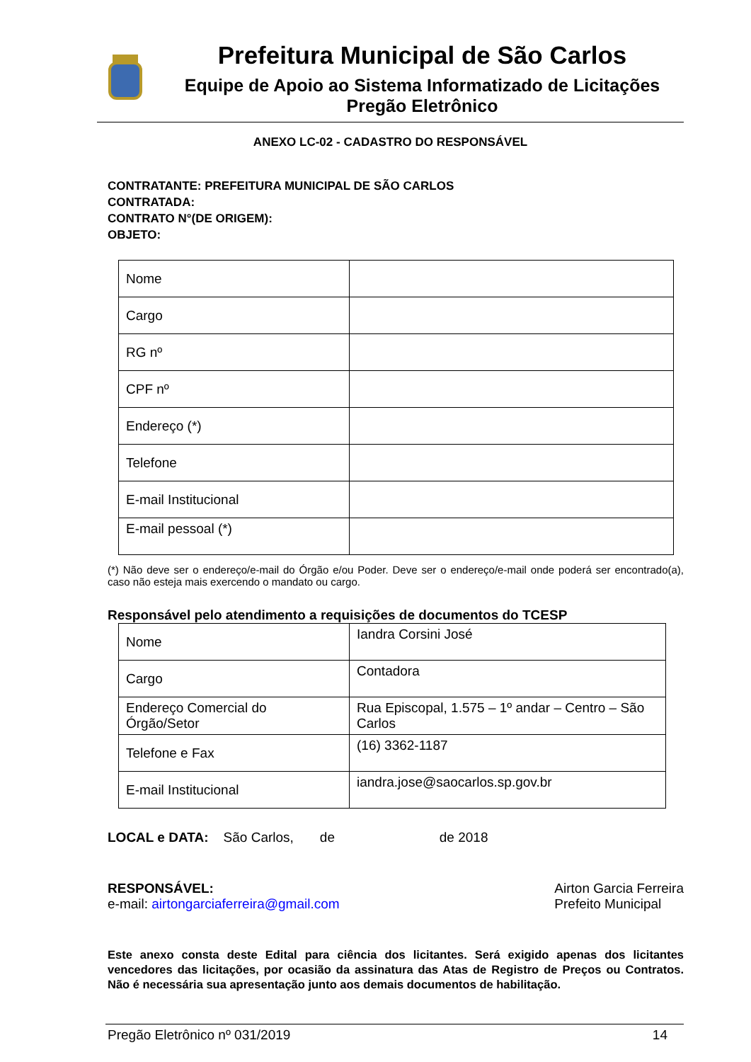Prefeitura Municipal de São Carlos
Equipe de Apoio ao Sistema Informatizado de Licitações
Pregão Eletrônico
ANEXO LC-02 - CADASTRO DO RESPONSÁVEL
CONTRATANTE: PREFEITURA MUNICIPAL DE SÃO CARLOS
CONTRATADA:
CONTRATO N°(DE ORIGEM):
OBJETO:
| Nome | |
| Cargo | |
| RG nº | |
| CPF nº | |
| Endereço (*) | |
| Telefone | |
| E-mail Institucional | |
| E-mail pessoal (*) | |
(*) Não deve ser o endereço/e-mail do Órgão e/ou Poder. Deve ser o endereço/e-mail onde poderá ser encontrado(a), caso não esteja mais exercendo o mandato ou cargo.
Responsável pelo atendimento a requisições de documentos do TCESP
| Nome | Iandra Corsini José |
| Cargo | Contadora |
| Endereço Comercial do Órgão/Setor | Rua Episcopal, 1.575 – 1º andar – Centro – São Carlos |
| Telefone e Fax | (16) 3362-1187 |
| E-mail Institucional | iandra.jose@saocarlos.sp.gov.br |
LOCAL e DATA: São Carlos, de de 2018
RESPONSÁVEL:
e-mail: airtongarciaferreira@gmail.com
Airton Garcia Ferreira
Prefeito Municipal
Este anexo consta deste Edital para ciência dos licitantes. Será exigido apenas dos licitantes vencedores das licitações, por ocasião da assinatura das Atas de Registro de Preços ou Contratos. Não é necessária sua apresentação junto aos demais documentos de habilitação.
Pregão Eletrônico nº 031/2019 14